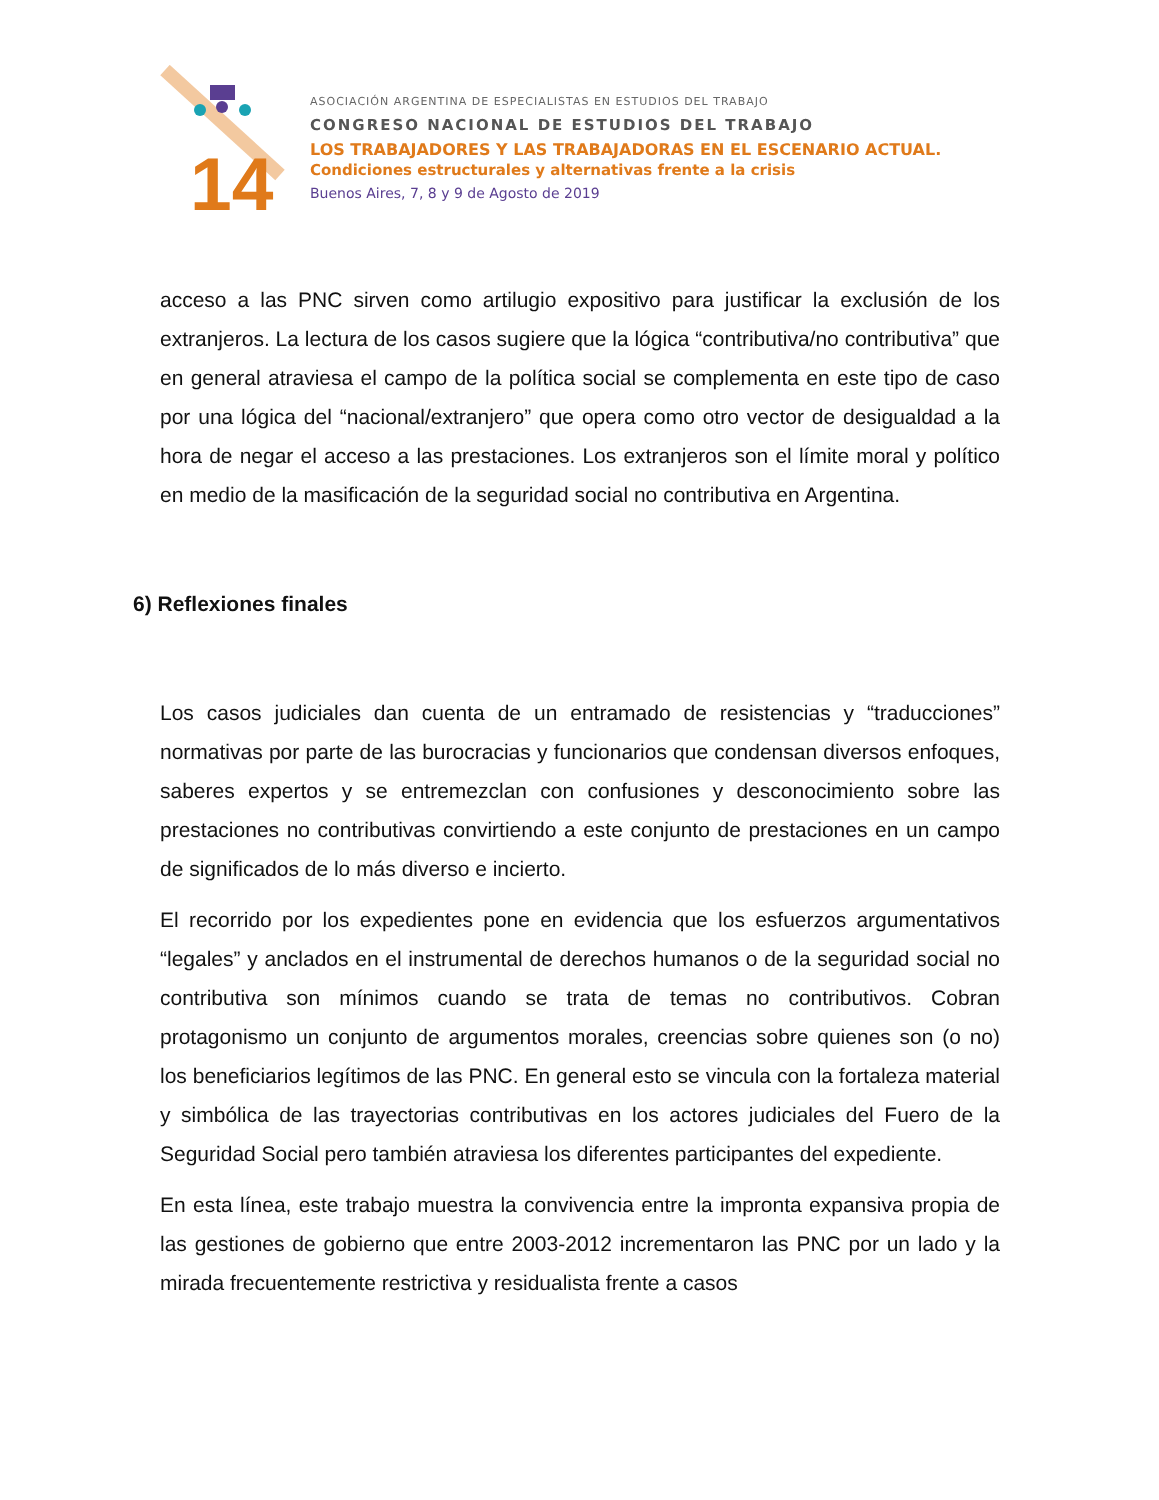14
ASOCIACIÓN ARGENTINA DE ESPECIALISTAS EN ESTUDIOS DEL TRABAJO
CONGRESO NACIONAL DE ESTUDIOS DEL TRABAJO
LOS TRABAJADORES Y LAS TRABAJADORAS EN EL ESCENARIO ACTUAL.
Condiciones estructurales y alternativas frente a la crisis
Buenos Aires, 7, 8 y 9 de Agosto de 2019
acceso a las PNC sirven como artilugio expositivo para justificar la exclusión de los extranjeros. La lectura de los casos sugiere que la lógica “contributiva/no contributiva” que en general atraviesa el campo de la política social se complementa en este tipo de caso por una lógica del “nacional/extranjero” que opera como otro vector de desigualdad a la hora de negar el acceso a las prestaciones. Los extranjeros son el límite moral y político en medio de la masificación de la seguridad social no contributiva en Argentina.
6) Reflexiones finales
Los casos judiciales dan cuenta de un entramado de resistencias y “traducciones” normativas por parte de las burocracias y funcionarios que condensan diversos enfoques, saberes expertos y se entremezclan con confusiones y desconocimiento sobre las prestaciones no contributivas convirtiendo a este conjunto de prestaciones en un campo de significados de lo más diverso e incierto.
El recorrido por los expedientes pone en evidencia que los esfuerzos argumentativos “legales” y anclados en el instrumental de derechos humanos o de la seguridad social no contributiva son mínimos cuando se trata de temas no contributivos. Cobran protagonismo un conjunto de argumentos morales, creencias sobre quienes son (o no) los beneficiarios legítimos de las PNC. En general esto se vincula con la fortaleza material y simbólica de las trayectorias contributivas en los actores judiciales del Fuero de la Seguridad Social pero también atraviesa los diferentes participantes del expediente.
En esta línea, este trabajo muestra la convivencia entre la impronta expansiva propia de las gestiones de gobierno que entre 2003-2012 incrementaron las PNC por un lado y la mirada frecuentemente restrictiva y residualista frente a casos